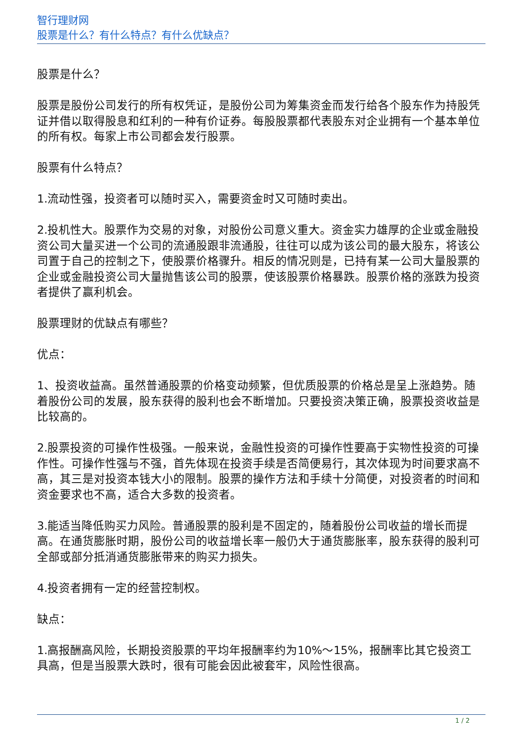智行理财网
股票是什么？有什么特点？有什么优缺点？
股票是什么？
股票是股份公司发行的所有权凭证，是股份公司为筹集资金而发行给各个股东作为持股凭证并借以取得股息和红利的一种有价证券。每股股票都代表股东对企业拥有一个基本单位的所有权。每家上市公司都会发行股票。
股票有什么特点？
1.流动性强，投资者可以随时买入，需要资金时又可随时卖出。
2.投机性大。股票作为交易的对象，对股份公司意义重大。资金实力雄厚的企业或金融投资公司大量买进一个公司的流通股跟非流通股，往往可以成为该公司的最大股东，将该公司置于自己的控制之下，使股票价格骤升。相反的情况则是，已持有某一公司大量股票的企业或金融投资公司大量抛售该公司的股票，使该股票价格暴跌。股票价格的涨跌为投资者提供了赢利机会。
股票理财的优缺点有哪些？
优点：
1、投资收益高。虽然普通股票的价格变动频繁，但优质股票的价格总是呈上涨趋势。随着股份公司的发展，股东获得的股利也会不断增加。只要投资决策正确，股票投资收益是比较高的。
2.股票投资的可操作性极强。一般来说，金融性投资的可操作性要高于实物性投资的可操作性。可操作性强与不强，首先体现在投资手续是否简便易行，其次体现为时间要求高不高，其三是对投资本钱大小的限制。股票的操作方法和手续十分简便，对投资者的时间和资金要求也不高，适合大多数的投资者。
3.能适当降低购买力风险。普通股票的股利是不固定的，随着股份公司收益的增长而提高。在通货膨胀时期，股份公司的收益增长率一般仍大于通货膨胀率，股东获得的股利可全部或部分抵消通货膨胀带来的购买力损失。
4.投资者拥有一定的经营控制权。
缺点：
1.高报酬高风险，长期投资股票的平均年报酬率约为10%～15%，报酬率比其它投资工具高，但是当股票大跌时，很有可能会因此被套牢，风险性很高。
1 / 2